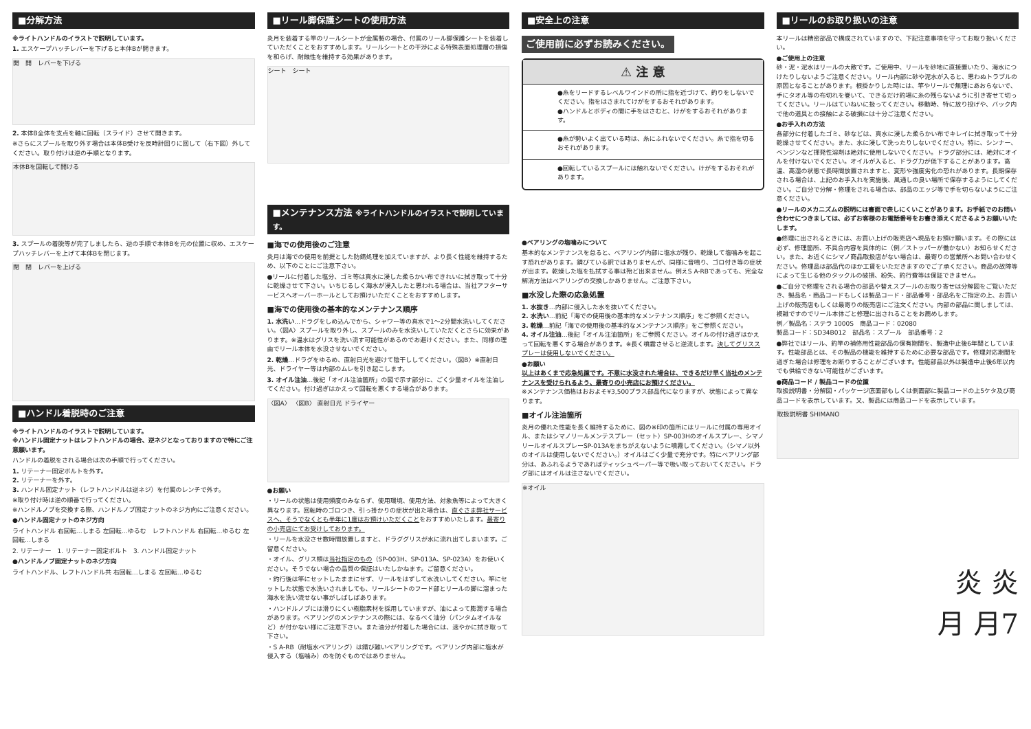■分解方法
※ライトハンドルのイラストで説明しています。
1. エスケープハッチレバーを下げると本体Bが開きます。
開　開　レバーを下げる
2. 本体B全体を支点を軸に回転（スライド）させて開きます。
※さらにスプールを取り外す場合は本体B受けを反時計回りに回して（右下図）外してください。取り付けは逆の手順となります。
本体Bを回転して開ける
3. スプールの着脱等が完了しましたら、逆の手順で本体Bを元の位置に収め、エスケープハッチレバーを上げて本体Bを閉じます。
閉　閉　レバーを上げる
■ハンドル着脱時のご注意
※ライトハンドルのイラストで説明しています。
※ハンドル固定ナットはレフトハンドルの場合、逆ネジとなっておりますので特にご注意願います。
ハンドルの着脱をされる場合は次の手順で行ってください。
1. リテーナー固定ボルトを外す。
2. リテーナーを外す。
3. ハンドル固定ナット（レフトハンドルは逆ネジ）を付属のレンチで外す。
※取り付け時は逆の順番で行ってください。
※ハンドルノブを交換する際、ハンドルノブ固定ナットのネジ方向にご注意ください。
●ハンドル固定ナットのネジ方向
ライトハンドル 右回転…しまる 左回転…ゆるむ　レフトハンドル 右回転…ゆるむ 左回転…しまる
2. リテーナー　1. リテーナー固定ボルト　3. ハンドル固定ナット
●ハンドルノブ固定ナットのネジ方向
ライトハンドル、レフトハンドル共 右回転…しまる 左回転…ゆるむ
■リール脚保護シートの使用方法
炎月を装着する竿のリールシートが金属製の場合、付属のリール脚保護シートを装着していただくことをおすすめします。リールシートとの干渉による特殊表面処理層の損傷を和らげ、耐蝕性を維持する効果があります。
シート　シート
■メンテナンス方法 ※ライトハンドルのイラストで説明しています。
■海での使用後のご注意
炎月は海での使用を前提とした防錆処理を加えていますが、より長く性能を維持するため、以下のことにご注意下さい。
●リールに付着した塩分、ゴミ等は真水に浸した柔らかい布できれいに拭き取って十分に乾燥させて下さい。いちじるしく海水が浸入したと思われる場合は、当社アフターサービスへオーバーホールとしてお預けいただくことをおすすめします。
■海での使用後の基本的なメンテナンス順序
1. 水洗い…ドラグをしめ込んでから、シャワー等の真水で1～2分間水洗いしてください。〈図A〉スプールを取り外し、スプールのみを水洗いしていただくとさらに効果があります。※温水はグリスを洗い流す可能性があるのでお避けください。また、同様の理由でリール本体を水没させないでください。
2. 乾燥…ドラグをゆるめ、直射日光を避けて陰干ししてください。〈図B〉※直射日光、ドライヤー等は内部のムレを引き起こします。
3. オイル注油…後記「オイル注油箇所」の図で示す部分に、ごく少量オイルを注油してください。付け過ぎはかえって回転を悪くする場合があります。
〈図A〉 〈図B〉 直射日光 ドライヤー
●お願い
・リールの状態は使用頻度のみならず、使用環境、使用方法、対象魚等によって大きく異なります。回転時のゴロつき、引っ掛かりの症状が出た場合は、直ぐさま弊社サービスへ、そうでなくとも半年に1度はお預けいただくことをおすすめいたします。最寄りの小売店にてお受けしております。
・リールを水没させ数時間放置しますと、ドラググリスが水に流れ出てしまいます。ご留意ください。
・オイル、グリス類は当社指定のもの（SP-003H、SP-013A、SP-023A）をお使いください。そうでない場合の品質の保証はいたしかねます。ご留意ください。
・釣行後は竿にセットしたままにせず、リールをはずして水洗いしてください。竿にセットした状態で水洗いされましても、リールシートのフード部とリールの脚に溜まった海水を洗い流せない事がしばしばあります。
・ハンドルノブには滑りにくい樹脂素材を採用していますが、油によって膨潤する場合があります。ベアリングのメンテナンスの際には、なるべく油分（パンタムオイルなど）が付かない様にご注意下さい。また油分が付着した場合には、速やかに拭き取って下さい。
・S A-RB（耐塩水ベアリング）は錆び難いベアリングです。ベアリング内部に塩水が侵入する（塩噛み）のを防ぐものではありません。
■安全上の注意
ご使用前に必ずお読みください。
⚠ 注 意
●糸をリードするレベルワインドの所に指を近づけて、釣りをしないでください。指をはさまれてけがをするおそれがあります。
●ハンドルとボディの間に手をはさむと、けがをするおそれがあります。
●糸が勢いよく出ている時は、糸にふれないでください。糸で指を切るおそれがあります。
●回転しているスプールには触れないでください。けがをするおそれがあります。
●ベアリングの塩噛みについて
基本的なメンテナンスを怠ると、ベアリング内部に塩水が残り、乾燥して塩噛みを起こす恐れがあります。錆びている訳ではありませんが、同様に音鳴り、ゴロ付き等の症状が出ます。乾燥した塩を払拭する事は殆ど出来ません。例えS A-RBであっても、完全な解消方法はベアリングの交換しかありません。ご注意下さい。
■水没した際の応急処置
1. 水抜き…内部に侵入した水を抜いてください。
2. 水洗い…前記「海での使用後の基本的なメンテナンス順序」をご参照ください。
3. 乾燥…前記「海での使用後の基本的なメンテナンス順序」をご参照ください。
4. オイル注油…後記「オイル注油箇所」をご参照ください。オイルの付け過ぎはかえって回転を悪くする場合があります。※長く噴霧させると逆流します。決してグリススプレーは使用しないでください。
●お願い
以上はあくまで応急処置です。不意に水没された場合は、できるだけ早く当社のメンテナンスを受けられるよう、最寄りの小売店にお預けください。
※メンテナンス価格はおおよそ¥3,500プラス部品代になりますが、状態によって異なります。
■オイル注油箇所
炎月の優れた性能を長く維持するために、図の※印の箇所にはリールに付属の専用オイル、またはシマノリールメンテスプレー（セット）SP-003Hのオイルスプレー、シマノリールオイルスプレーSP-013Aをまちがえないように噴霧してください。（シマノ以外のオイルは使用しないでください。）オイルはごく少量で充分です。特にベアリング部分は、あふれるようであればティッシュペーパー等で吸い取っておいてください。ドラグ部にはオイルは注さないでください。
※オイル
■リールのお取り扱いの注意
本リールは精密部品で構成されていますので、下記注意事項を守ってお取り扱いください。
●ご使用上の注意
砂・泥・泥水はリールの大敵です。ご使用中、リールを砂地に直接置いたり、海水につけたりしないようご注意ください。リール内部に砂や泥水が入ると、思わぬトラブルの原因となることがあります。根掛かりした時には、竿やリールで無理にあおらないで、手にタオル等の布切れを巻いて、できるだけ釣場に糸の残らないように引き寄せて切ってください。リールはていねいに扱ってください。移動時、特に放り投げや、バック内で他の道具との接触による破損には十分ご注意ください。
●お手入れの方法
各部分に付着したゴミ、砂などは、真水に浸した柔らかい布でキレイに拭き取って十分乾燥させてください。また、水に浸して洗ったりしないでください。特に、シンナー、ベンジンなど揮発性溶剤は絶対に使用しないでください。ドラグ部分には、絶対にオイルを付けないでください。オイルが入ると、ドラグ力が低下することがあります。高温、高湿の状態で長時間放置されますと、変形や強度劣化の恐れがあります。長期保存される場合は、上記のお手入れを実施後、風通しの良い場所で保存するようにしてください。ご自分で分解・修理をされる場合は、部品のエッジ等で手を切らないようにご注意ください。
●リールのメカニズムの説明には書面で表しにくいことがあります。お手紙でのお問い合わせにつきましては、必ずお客様のお電話番号をお書き添えくださるようお願いいたします。
●修理に出されるときには、お買い上げの販売店へ現品をお預け願います。その際には必ず、修理箇所、不具合内容を具体的に（例／ストッパーが働かない）お知らせください。また、お近くにシマノ商品取扱店がない場合は、最寄りの営業所へお問い合わせください。修理品は部品代のほか工賃をいただきますのでご了承ください。商品の故障等によって生じる他のタックルの破損、紛失、釣行費等は保証できません。
●ご自分で修理をされる場合の部品や替えスプールのお取り寄せは分解図をご覧いただき、製品名・商品コードもしくは製品コード・部品番号・部品名をご指定の上、お買い上げの販売店もしくは最寄りの販売店にご注文ください。内部の部品に関しましては、複雑ですのでリール本体ごと修理に出されることをお薦めします。
例／製品名：ステラ 1000S　商品コード：02080
製品コード：SD34B012　部品名：スプール　部品番号：2
●弊社ではリール、釣竿の補修用性能部品の保有期間を、製造中止後6年間としています。性能部品とは、その製品の機能を維持するために必要な部品です。修理対応期間を過ぎた場合は修理をお断りすることがございます。性能部品以外は製造中止後6年以内でも供給できない可能性がございます。
●商品コード / 製品コードの位置
取扱説明書・分解図・パッケージ底面部もしくは側面部に製品コードの上5ケタ及び商品コードを表示しています。又、製品には商品コードを表示しています。
取扱説明書 SHIMANO
炎 炎
月 月7